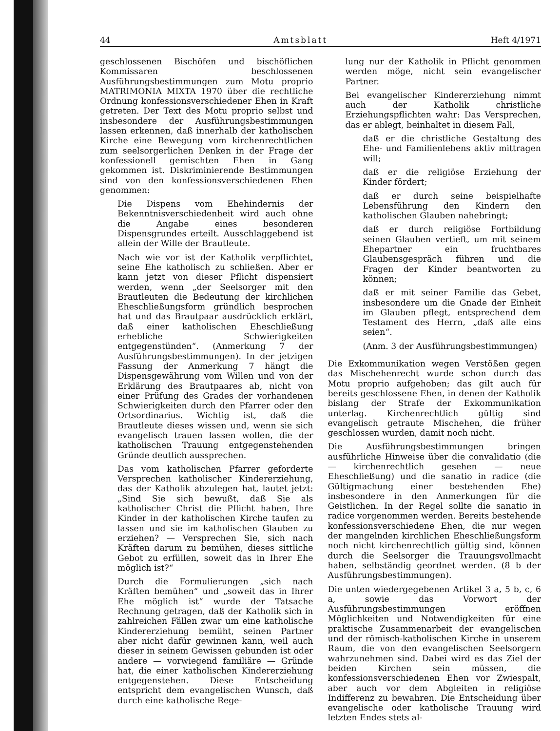44 Amtsblatt Heft 4/1971
geschlossenen Bischöfen und bischöflichen Kommissaren beschlossenen Ausführungsbestimmungen zum Motu proprio MATRIMONIA MIXTA 1970 über die rechtliche Ordnung konfessionsverschiedener Ehen in Kraft getreten. Der Text des Motu proprio selbst und insbesondere der Ausführungsbestimmungen lassen erkennen, daß innerhalb der katholischen Kirche eine Bewegung vom kirchenrechtlichen zum seelsorgerlichen Denken in der Frage der konfessionell gemischten Ehen in Gang gekommen ist. Diskriminierende Bestimmungen sind von den konfessionsverschiedenen Ehen genommen:
Die Dispens vom Ehehindernis der Bekenntnisverschiedenheit wird auch ohne die Angabe eines besonderen Dispensgrundes erteilt. Ausschlaggebend ist allein der Wille der Brautleute.
Nach wie vor ist der Katholik verpflichtet, seine Ehe katholisch zu schließen. Aber er kann jetzt von dieser Pflicht dispensiert werden, wenn „der Seelsorger mit den Brautleuten die Bedeutung der kirchlichen Eheschließungsform gründlich besprochen hat und das Brautpaar ausdrücklich erklärt, daß einer katholischen Eheschließung erhebliche Schwierigkeiten entgegenstünden“. (Anmerkung 7 der Ausführungsbestimmungen). In der jetzigen Fassung der Anmerkung 7 hängt die Dispensgewährung vom Willen und von der Erklärung des Brautpaares ab, nicht von einer Prüfung des Grades der vorhandenen Schwierigkeiten durch den Pfarrer oder den Ortsordinarius. Wichtig ist, daß die Brautleute dieses wissen und, wenn sie sich evangelisch trauen lassen wollen, die der katholischen Trauung entgegenstehenden Gründe deutlich aussprechen.
Das vom katholischen Pfarrer geforderte Versprechen katholischer Kindererziehung, das der Katholik abzulegen hat, lautet jetzt: „Sind Sie sich bewußt, daß Sie als katholischer Christ die Pflicht haben, Ihre Kinder in der katholischen Kirche taufen zu lassen und sie im katholischen Glauben zu erziehen? — Versprechen Sie, sich nach Kräften darum zu bemühen, dieses sittliche Gebot zu erfüllen, soweit das in Ihrer Ehe möglich ist?“
Durch die Formulierungen „sich nach Kräften bemühen“ und „soweit das in Ihrer Ehe möglich ist“ wurde der Tatsache Rechnung getragen, daß der Katholik sich in zahlreichen Fällen zwar um eine katholische Kindererziehung bemüht, seinen Partner aber nicht dafür gewinnen kann, weil auch dieser in seinem Gewissen gebunden ist oder andere — vorwiegend familiäre — Gründe hat, die einer katholischen Kindererziehung entgegenstehen. Diese Entscheidung entspricht dem evangelischen Wunsch, daß durch eine katholische Rege-
lung nur der Katholik in Pflicht genommen werden möge, nicht sein evangelischer Partner.
Bei evangelischer Kindererziehung nimmt auch der Katholik christliche Erziehungspflichten wahr: Das Versprechen, das er ablegt, beinhaltet in diesem Fall,
daß er die christliche Gestaltung des Ehe- und Familienlebens aktiv mittragen will;
daß er die religiöse Erziehung der Kinder fördert;
daß er durch seine beispielhafte Lebensführung den Kindern den katholischen Glauben nahebringt;
daß er durch religiöse Fortbildung seinen Glauben vertieft, um mit seinem Ehepartner ein fruchtbares Glaubensgespräch führen und die Fragen der Kinder beantworten zu können;
daß er mit seiner Familie das Gebet, insbesondere um die Gnade der Einheit im Glauben pflegt, entsprechend dem Testament des Herrn, „daß alle eins seien“.
(Anm. 3 der Ausführungsbestimmungen)
Die Exkommunikation wegen Verstößen gegen das Mischehenrecht wurde schon durch das Motu proprio aufgehoben; das gilt auch für bereits geschlossene Ehen, in denen der Katholik bislang der Strafe der Exkommunikation unterlag. Kirchenrechtlich gültig sind evangelisch getraute Mischehen, die früher geschlossen wurden, damit noch nicht.
Die Ausführungsbestimmungen bringen ausführliche Hinweise über die convalidatio (die — kirchenrechtlich gesehen — neue Eheschließung) und die sanatio in radice (die Gültigmachung einer bestehenden Ehe) insbesondere in den Anmerkungen für die Geistlichen. In der Regel sollte die sanatio in radice vorgenommen werden. Bereits bestehende konfessionsverschiedene Ehen, die nur wegen der mangelnden kirchlichen Eheschließungsform noch nicht kirchenrechtlich gültig sind, können durch die Seelsorger die Trauungsvollmacht haben, selbständig geordnet werden. (8 b der Ausführungsbestimmungen).
Die unten wiedergegebenen Artikel 3 a, 5 b, c, 6 a, sowie das Vorwort der Ausführungsbestimmungen eröffnen Möglichkeiten und Notwendigkeiten für eine praktische Zusammenarbeit der evangelischen und der römisch-katholischen Kirche in unserem Raum, die von den evangelischen Seelsorgern wahrzunehmen sind. Dabei wird es das Ziel der beiden Kirchen sein müssen, die konfessionsverschiedenen Ehen vor Zwiespalt, aber auch vor dem Abgleiten in religiöse Indifferenz zu bewahren. Die Entscheidung über evangelische oder katholische Trauung wird letzten Endes stets al-